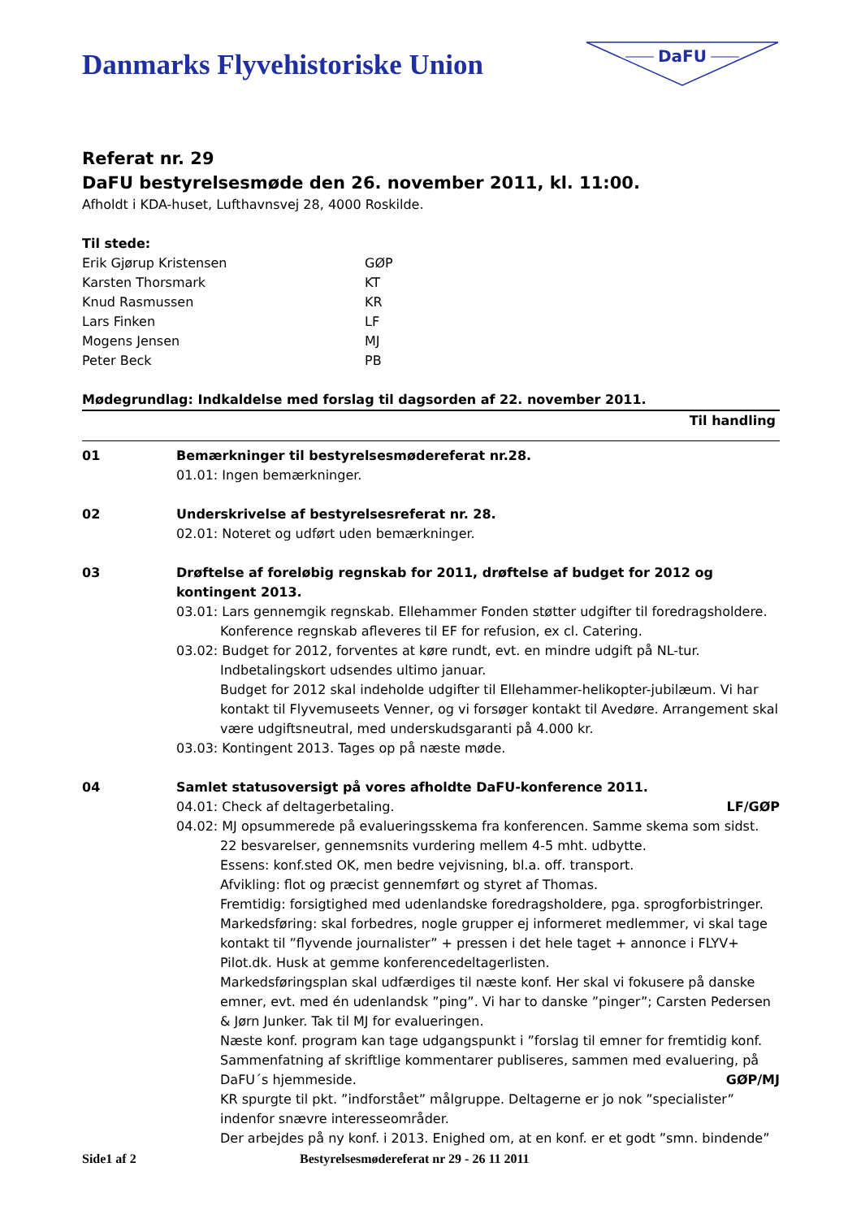Danmarks Flyvehistoriske Union
DaFU
Referat nr. 29
DaFU bestyrelsesmøde den 26. november 2011, kl. 11:00.
Afholdt i KDA-huset, Lufthavnsvej 28, 4000 Roskilde.
Til stede:
Erik Gjørup Kristensen GØP Karsten Thorsmark KT Knud Rasmussen KR Lars Finken LF Mogens Jensen MJ Peter Beck PB
Mødegrundlag: Indkaldelse med forslag til dagsorden af 22. november 2011.
Til handling
01
Bemærkninger til bestyrelsesmødereferat nr.28.
01.01: Ingen bemærkninger.
02
Underskrivelse af bestyrelsesreferat nr. 28.
02.01: Noteret og udført uden bemærkninger.
03
Drøftelse af foreløbig regnskab for 2011, drøftelse af budget for 2012 og kontingent 2013.
03.01: Lars gennemgik regnskab. Ellehammer Fonden støtter udgifter til foredragsholdere.
Konference regnskab afleveres til EF for refusion, ex cl. Catering.
03.02: Budget for 2012, forventes at køre rundt, evt. en mindre udgift på NL-tur.
Indbetalingskort udsendes ultimo januar.
Budget for 2012 skal indeholde udgifter til Ellehammer-helikopter-jubilæum. Vi har kontakt til Flyvemuseets Venner, og vi forsøger kontakt til Avedøre. Arrangement skal være udgiftsneutral, med underskudsgaranti på 4.000 kr.
03.03: Kontingent 2013. Tages op på næste møde.
04
Samlet statusoversigt på vores afholdte DaFU-konference 2011.
04.01: Check af deltagerbetaling. LF/GØP
04.02: MJ opsummerede på evalueringsskema fra konferencen. Samme skema som sidst.
22 besvarelser, gennemsnits vurdering mellem 4-5 mht. udbytte.
Essens: konf.sted OK, men bedre vejvisning, bl.a. off. transport.
Afvikling: flot og præcist gennemført og styret af Thomas.
Fremtidig: forsigtighed med udenlandske foredragsholdere, pga. sprogforbistringer.
Markedsføring: skal forbedres, nogle grupper ej informeret medlemmer, vi skal tage kontakt til ”flyvende journalister” + pressen i det hele taget + annonce i FLYV+ Pilot.dk. Husk at gemme konferencedeltagerlisten.
Markedsføringsplan skal udfærdiges til næste konf. Her skal vi fokusere på danske emner, evt. med én udenlandsk ”ping”. Vi har to danske ”pinger”; Carsten Pedersen & Jørn Junker. Tak til MJ for evalueringen.
Næste konf. program kan tage udgangspunkt i ”forslag til emner for fremtidig konf.
Sammenfatning af skriftlige kommentarer publiseres, sammen med evaluering, på
DaFU´s hjemmeside. GØP/MJ
KR spurgte til pkt. ”indforstået” målgruppe. Deltagerne er jo nok ”specialister” indenfor snævre interesseområder.
Der arbejdes på ny konf. i 2013. Enighed om, at en konf. er et godt ”smn. bindende”
Side1 af 2 Bestyrelsesmødereferat nr 29 - 26 11 2011